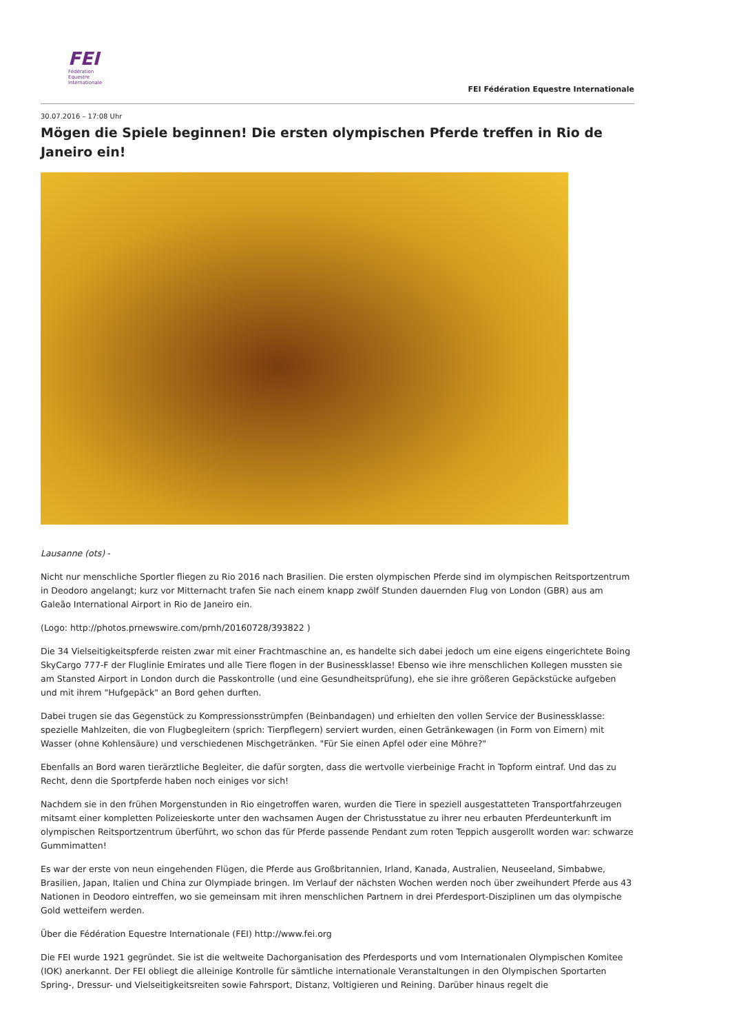FEI
Fédération
Equestre
Internationale
FEI Fédération Equestre Internationale
30.07.2016 – 17:08 Uhr
Mögen die Spiele beginnen! Die ersten olympischen Pferde treffen in Rio de Janeiro ein!
Lausanne (ots) -
Nicht nur menschliche Sportler fliegen zu Rio 2016 nach Brasilien. Die ersten olympischen Pferde sind im olympischen Reitsportzentrum in Deodoro angelangt; kurz vor Mitternacht trafen Sie nach einem knapp zwölf Stunden dauernden Flug von London (GBR) aus am Galeão International Airport in Rio de Janeiro ein.
(Logo: http://photos.prnewswire.com/prnh/20160728/393822 )
Die 34 Vielseitigkeitspferde reisten zwar mit einer Frachtmaschine an, es handelte sich dabei jedoch um eine eigens eingerichtete Boing SkyCargo 777-F der Fluglinie Emirates und alle Tiere flogen in der Businessklasse! Ebenso wie ihre menschlichen Kollegen mussten sie am Stansted Airport in London durch die Passkontrolle (und eine Gesundheitsprüfung), ehe sie ihre größeren Gepäckstücke aufgeben und mit ihrem "Hufgepäck" an Bord gehen durften.
Dabei trugen sie das Gegenstück zu Kompressionsstrümpfen (Beinbandagen) und erhielten den vollen Service der Businessklasse: spezielle Mahlzeiten, die von Flugbegleitern (sprich: Tierpflegern) serviert wurden, einen Getränkewagen (in Form von Eimern) mit Wasser (ohne Kohlensäure) und verschiedenen Mischgetränken. "Für Sie einen Apfel oder eine Möhre?"
Ebenfalls an Bord waren tierärztliche Begleiter, die dafür sorgten, dass die wertvolle vierbeinige Fracht in Topform eintraf. Und das zu Recht, denn die Sportpferde haben noch einiges vor sich!
Nachdem sie in den frühen Morgenstunden in Rio eingetroffen waren, wurden die Tiere in speziell ausgestatteten Transportfahrzeugen mitsamt einer kompletten Polizeieskorte unter den wachsamen Augen der Christusstatue zu ihrer neu erbauten Pferdeunterkunft im olympischen Reitsportzentrum überführt, wo schon das für Pferde passende Pendant zum roten Teppich ausgerollt worden war: schwarze Gummimatten!
Es war der erste von neun eingehenden Flügen, die Pferde aus Großbritannien, Irland, Kanada, Australien, Neuseeland, Simbabwe, Brasilien, Japan, Italien und China zur Olympiade bringen. Im Verlauf der nächsten Wochen werden noch über zweihundert Pferde aus 43 Nationen in Deodoro eintreffen, wo sie gemeinsam mit ihren menschlichen Partnern in drei Pferdesport-Disziplinen um das olympische Gold wetteifern werden.
Über die Fédération Equestre Internationale (FEI) http://www.fei.org
Die FEI wurde 1921 gegründet. Sie ist die weltweite Dachorganisation des Pferdesports und vom Internationalen Olympischen Komitee (IOK) anerkannt. Der FEI obliegt die alleinige Kontrolle für sämtliche internationale Veranstaltungen in den Olympischen Sportarten Spring-, Dressur- und Vielseitigkeitsreiten sowie Fahrsport, Distanz, Voltigieren und Reining. Darüber hinaus regelt die